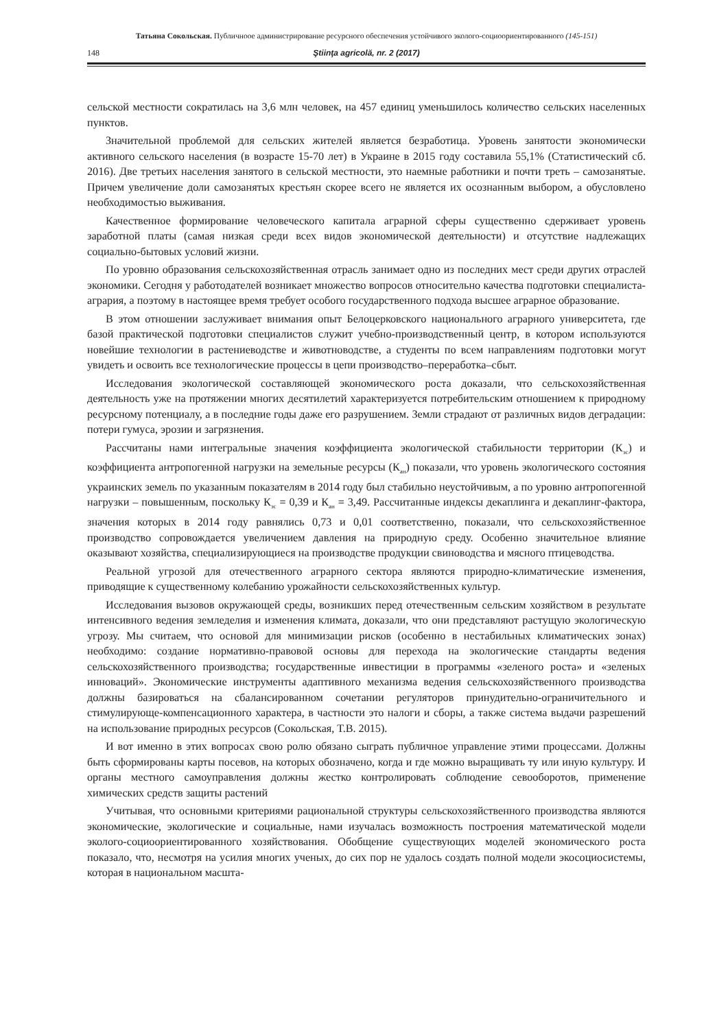Татьяна Сокольская. Публичноое администрирование ресурсного обеспечения устойчивого эколого-социоориентированного (145-151)
148 Ştiinţa agricolă, nr. 2 (2017)
сельской местности сократилась на 3,6 млн человек, на 457 единиц уменьшилось количество сельских населенных пунктов.
Значительной проблемой для сельских жителей является безработица. Уровень занятости экономически активного сельского населения (в возрасте 15-70 лет) в Украине в 2015 году составила 55,1% (Статистический сб. 2016). Две третьих населения занятого в сельской местности, это наемные работники и почти треть – самозанятые. Причем увеличение доли самозанятых крестьян скорее всего не является их осознанным выбором, а обусловлено необходимостью выживания.
Качественное формирование человеческого капитала аграрной сферы существенно сдерживает уровень заработной платы (самая низкая среди всех видов экономической деятельности) и отсутствие надлежащих социально-бытовых условий жизни.
По уровню образования сельскохозяйственная отрасль занимает одно из последних мест среди других отраслей экономики. Сегодня у работодателей возникает множество вопросов относительно качества подготовки специалиста-агрария, а поэтому в настоящее время требует особого государственного подхода высшее аграрное образование.
В этом отношении заслуживает внимания опыт Белоцерковского национального аграрного университета, где базой практической подготовки специалистов служит учебно-производственный центр, в котором используются новейшие технологии в растениеводстве и животноводстве, а студенты по всем направлениям подготовки могут увидеть и освоить все технологические процессы в цепи производство–переработка–сбыт.
Исследования экологической составляющей экономического роста доказали, что сельскохозяйственная деятельность уже на протяжении многих десятилетий характеризуется потребительским отношением к природному ресурсному потенциалу, а в последние годы даже его разрушением. Земли страдают от различных видов деградации: потери гумуса, эрозии и загрязнения.
Рассчитаны нами интегральные значения коэффициента экологической стабильности территории (К<sub>эс</sub>) и коэффициента антропогенной нагрузки на земельные ресурсы (К<sub>ан</sub>) показали, что уровень экологического состояния украинских земель по указанным показателям в 2014 году был стабильно неустойчивым, а по уровню антропогенной нагрузки – повышенным, поскольку К<sub>эс</sub> = 0,39 и К<sub>ан</sub> = 3,49. Рассчитанные индексы декаплинга и декаплинг-фактора, значения которых в 2014 году равнялись 0,73 и 0,01 соответственно, показали, что сельскохозяйственное производство сопровождается увеличением давления на природную среду. Особенно значительное влияние оказывают хозяйства, специализирующиеся на производстве продукции свиноводства и мясного птицеводства.
Реальной угрозой для отечественного аграрного сектора являются природно-климатические изменения, приводящие к существенному колебанию урожайности сельскохозяйственных культур.
Исследования вызовов окружающей среды, возникших перед отечественным сельским хозяйством в результате интенсивного ведения земледелия и изменения климата, доказали, что они представляют растущую экологическую угрозу. Мы считаем, что основой для минимизации рисков (особенно в нестабильных климатических зонах) необходимо: создание нормативно-правовой основы для перехода на экологические стандарты ведения сельскохозяйственного производства; государственные инвестиции в программы «зеленого роста» и «зеленых инноваций». Экономические инструменты адаптивного механизма ведения сельскохозяйственного производства должны базироваться на сбалансированном сочетании регуляторов принудительно-ограничительного и стимулирующе-компенсационного характера, в частности это налоги и сборы, а также система выдачи разрешений на использование природных ресурсов (Сокольская, Т.В. 2015).
И вот именно в этих вопросах свою ролю обязано сыграть публичное управление этими процессами. Должны быть сформированы карты посевов, на которых обозначено, когда и где можно выращивать ту или иную культуру. И органы местного самоуправления должны жестко контролировать соблюдение севооборотов, применение химических средств защиты растений
Учитывая, что основными критериями рациональной структуры сельскохозяйственного производства являются экономические, экологические и социальные, нами изучалась возможность построения математической модели эколого-социоориентированного хозяйствования. Обобщение существующих моделей экономического роста показало, что, несмотря на усилия многих ученых, до сих пор не удалось создать полной модели экосоциосистемы, которая в национальном масшта-